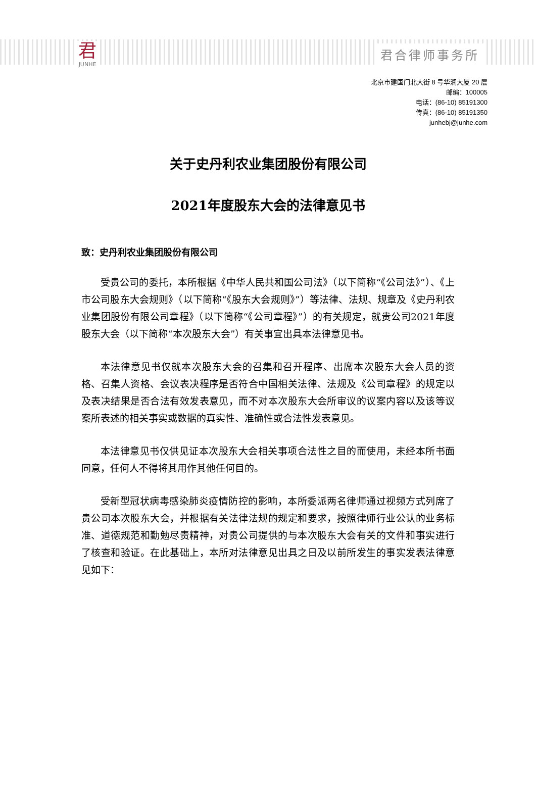君
JUNHE
君合律师事务所
北京市建国门北大街 8 号华润大厦 20 层
邮编：100005
电话：(86-10) 85191300
传真：(86-10) 85191350
junhebj@junhe.com
关于史丹利农业集团股份有限公司
2021年度股东大会的法律意见书
致：史丹利农业集团股份有限公司
受贵公司的委托，本所根据《中华人民共和国公司法》（以下简称“《公司法》”）、《上市公司股东大会规则》（以下简称“《股东大会规则》”）等法律、法规、规章及《史丹利农业集团股份有限公司章程》（以下简称“《公司章程》”）的有关规定，就贵公司2021年度股东大会（以下简称“本次股东大会”）有关事宜出具本法律意见书。
本法律意见书仅就本次股东大会的召集和召开程序、出席本次股东大会人员的资格、召集人资格、会议表决程序是否符合中国相关法律、法规及《公司章程》的规定以及表决结果是否合法有效发表意见，而不对本次股东大会所审议的议案内容以及该等议案所表述的相关事实或数据的真实性、准确性或合法性发表意见。
本法律意见书仅供见证本次股东大会相关事项合法性之目的而使用，未经本所书面同意，任何人不得将其用作其他任何目的。
受新型冠状病毒感染肺炎疫情防控的影响，本所委派两名律师通过视频方式列席了贵公司本次股东大会，并根据有关法律法规的规定和要求，按照律师行业公认的业务标准、道德规范和勤勉尽责精神，对贵公司提供的与本次股东大会有关的文件和事实进行了核查和验证。在此基础上，本所对法律意见出具之日及以前所发生的事实发表法律意见如下：